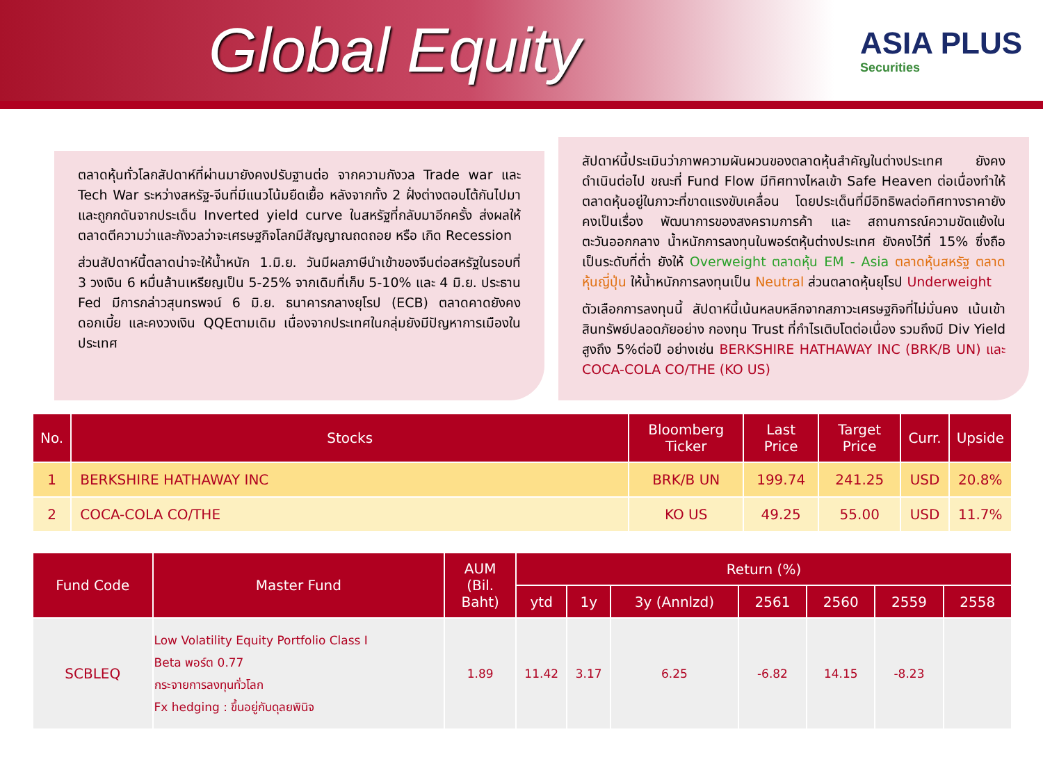Global Equity
ASIA PLUS
Securities
ตลาดหุ้นทั่วโลกสัปดาห์ที่ผ่านมายังคงปรับฐานต่อ จากความกังวล Trade war และ Tech War ระหว่างสหรัฐ-จีนที่มีแนวโน้มยืดเยื้อ หลังจากทั้ง 2 ฝั่งต่างตอบโต้กันไปมา และถูกกดันจากประเด็น Inverted yield curve ในสหรัฐที่กลับมาอีกครั้ง ส่งผลให้ตลาดตีความว่าและกังวลว่าจะเศรษฐกิจโลกมีสัญญาณถดถอย หรือ เกิด Recession
ส่วนสัปดาห์นี้ตลาดน่าจะให้น้ำหนัก 1.มิ.ย. วันมีผลภาษีนำเข้าของจีนต่อสหรัฐในรอบที่ 3 วงเงิน 6 หมื่นล้านเหรียญเป็น 5-25% จากเดิมที่เก็บ 5-10% และ 4 มิ.ย. ประธาน Fed มีการกล่าวสุนทรพจน์ 6 มิ.ย. ธนาคารกลางยุโรป (ECB) ตลาดคาดยังคงดอกเบี้ย และคงวงเงิน QQEตามเดิม เนื่องจากประเทศในกลุ่มยังมีปัญหาการเมืองในประเทศ
สัปดาห์นี้ประเมินว่าภาพความผันผวนของตลาดหุ้นสำคัญในต่างประเทศ ยังคงดำเนินต่อไป ขณะที่ Fund Flow มีทิศทางไหลเข้า Safe Heaven ต่อเนื่องทำให้ตลาดหุ้นอยู่ในภาวะที่ขาดแรงขับเคลื่อน โดยประเด็นที่มีอิทธิพลต่อทิศทางราคายังคงเป็นเรื่อง พัฒนาการของสงครามการค้า และ สถานการณ์ความขัดแย้งในตะวันออกกลาง น้ำหนักการลงทุนในพอร์ตหุ้นต่างประเทศ ยังคงไว้ที่ 15% ซึ่งถือเป็นระดับที่ต่ำ ยังให้ Overweight ตลาดหุ้น EM - Asia ตลาดหุ้นสหรัฐ ตลาดหุ้นญี่ปุ่น ให้น้ำหนักการลงทุนเป็น Neutral ส่วนตลาดหุ้นยุโรป Underweight
ตัวเลือกการลงทุนนี้ สัปดาห์นี้เน้นหลบหลีกจากสภาวะเศรษฐกิจที่ไม่มั่นคง เน้นเข้าสินทรัพย์ปลอดภัยอย่าง กองทุน Trust ที่กำไรเติบโตต่อเนื่อง รวมถึงมี Div Yield สูงถึง 5%ต่อปี อย่างเช่น BERKSHIRE HATHAWAY INC (BRK/B UN) และ COCA-COLA CO/THE (KO US)
| No. | Stocks | Bloomberg Ticker | Last Price | Target Price | Curr. | Upside |
| --- | --- | --- | --- | --- | --- | --- |
| 1 | BERKSHIRE HATHAWAY INC | BRK/B UN | 199.74 | 241.25 | USD | 20.8% |
| 2 | COCA-COLA CO/THE | KO US | 49.25 | 55.00 | USD | 11.7% |
| Fund Code | Master Fund | AUM (Bil. Baht) | Return (%) | | | | | | |
| --- | --- | --- | --- | --- | --- | --- | --- | --- | --- |
| | | | ytd | 1y | 3y (Annlzd) | 2561 | 2560 | 2559 | 2558 |
| SCBLEQ | Low Volatility Equity Portfolio Class I Beta พอร์ต 0.77 กระจายการลงทุนทั่วโลก Fx hedging : ขึ้นอยู่กับดุลยพินิจ | 1.89 | 11.42 | 3.17 | 6.25 | -6.82 | 14.15 | -8.23 | |